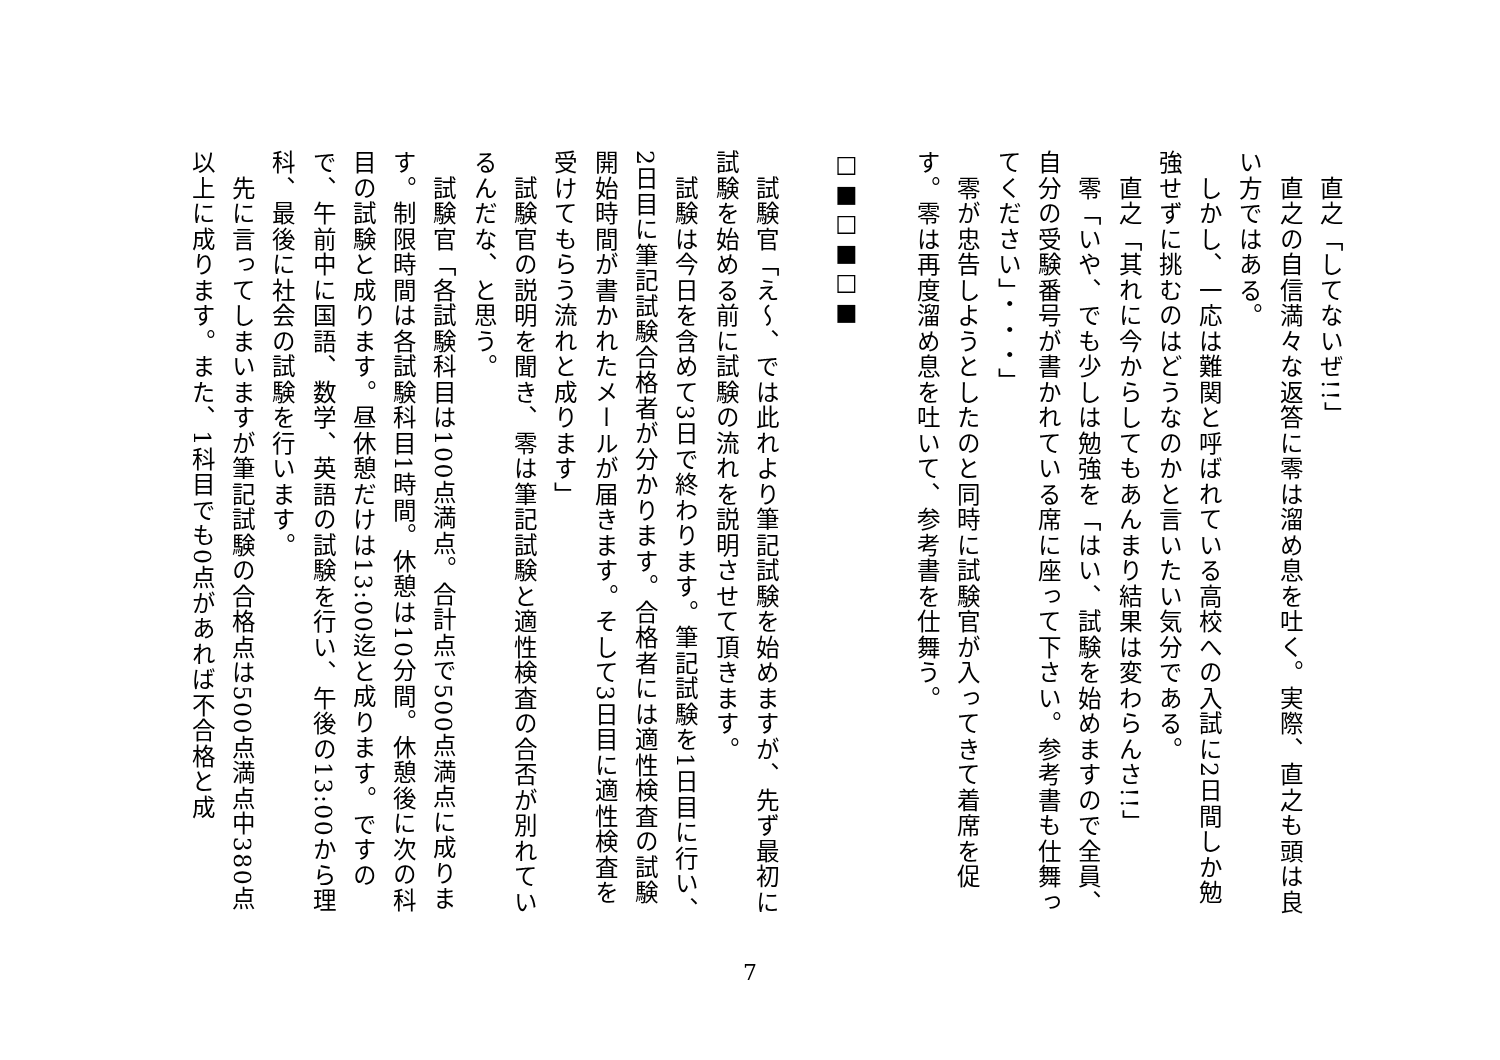直之「してないぜ!!」
　直之の自信満々な返答に零は溜め息を吐く。実際、直之も頭は良い方ではある。
　しかし、一応は難関と呼ばれている高校への入試に2日間しか勉強せずに挑むのはどうなのかと言いたい気分である。
　直之「其れに今からしてもあんまり結果は変わらんさ!!」
　零「いや、でも少しは勉強を「はい、試験を始めますので全員、自分の受験番号が書かれている席に座って下さい。参考書も仕舞ってください」・・・」
　零が忠告しようとしたのと同時に試験官が入ってきて着席を促す。零は再度溜め息を吐いて、参考書を仕舞う。
□■□■□■
　試験官「え〜、では此れより筆記試験を始めますが、先ず最初に試験を始める前に試験の流れを説明させて頂きます。
　試験は今日を含めて3日で終わります。筆記試験を1日目に行い、2日目に筆記試験合格者が分かります。合格者には適性検査の試験開始時間が書かれたメールが届きます。そして3日目に適性検査を受けてもらう流れと成ります」
　試験官の説明を聞き、零は筆記試験と適性検査の合否が別れているんだな、と思う。
　試験官「各試験科目は100点満点。合計点で500点満点に成ります。制限時間は各試験科目1時間。休憩は10分間。休憩後に次の科目の試験と成ります。昼休憩だけは13:00迄と成ります。ですので、午前中に国語、数学、英語の試験を行い、午後の13:00から理科、最後に社会の試験を行います。
　先に言ってしまいますが筆記試験の合格点は500点満点中380点以上に成ります。また、1科目でも0点があれば不合格と成
7